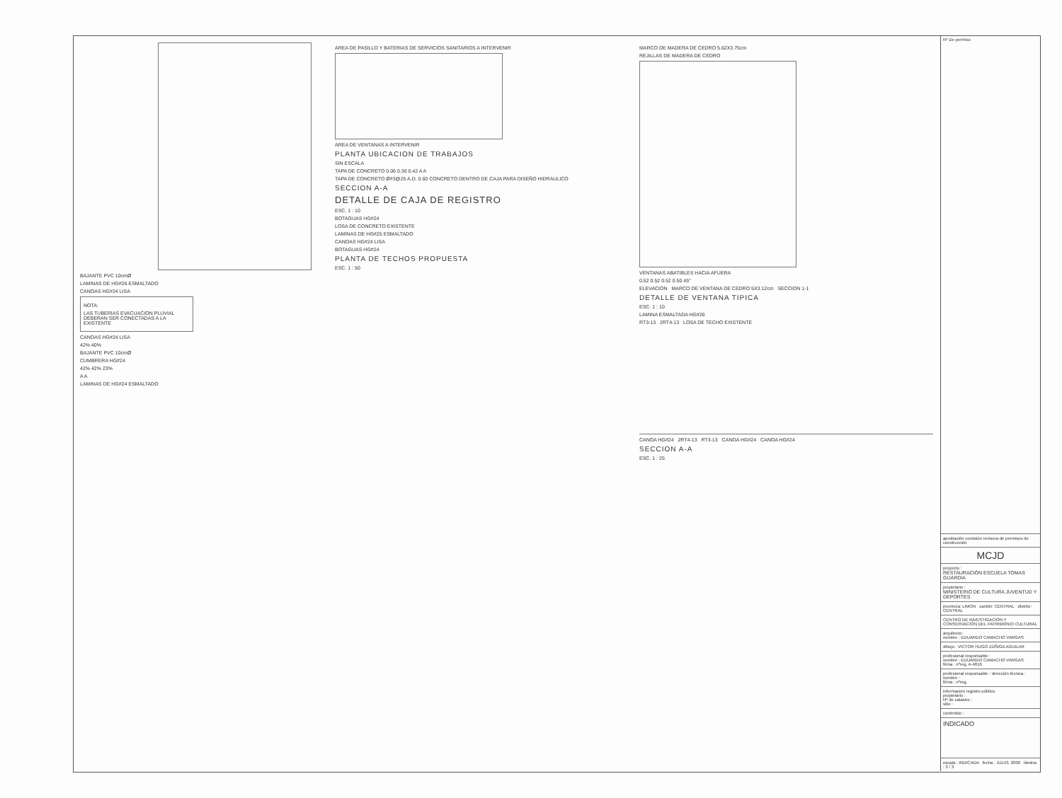BAJANTE PVC 10cmØ
LAMINAS DE HG#26 ESMALTADO
CANOAS HG#24 LISA
NOTA:
LAS TUBERIAS EVACUACION PLUVIAL DEBERAN SER CONECTADAS A LA EXISTENTE
CANOAS HG#24 LISA
42% 40%
BAJANTE PVC 10cmØ
CUMBRERA HG#24
42% 42% 23%
A A
LAMINAS DE HG#24 ESMALTADO
AREA DE PASILLO Y BATERIAS DE SERVICIOS SANITARIOS A INTERVENIR
AREA DE VENTANAS A INTERVENIR
PLANTA UBICACION DE TRABAJOS
SIN ESCALA
TAPA DE CONCRETO 0.06 0.30 0.42 A A
TAPA DE CONCRETO Ø#3@25 A.D. 0.60 CONCRETO DENTRO DE CAJA PARA DISEÑO HIDRAULICO
SECCION A-A
DETALLE DE CAJA DE REGISTRO
ESC. 1 : 10
BOTAGUAS HG#24
LOSA DE CONCRETO EXISTENTE
LAMINAS DE HG#25 ESMALTADO
CANOAS HG#24 LISA
BOTAGUAS HG#24
PLANTA DE TECHOS PROPUESTA
ESC. 1 : 50
MARCO DE MADERA DE CEDRO 5.62X3.75cm
REJILLAS DE MADERA DE CEDRO
VENTANAS ABATIBLES HACIA AFUERA
0.52 0.52 0.52 0.50 45°
ELEVACION MARCO DE VENTANA DE CEDRO 5X3.12cm SECCION 1-1
DETALLE DE VENTANA TIPICA
ESC. 1 : 10
LAMINA ESMALTADA HG#26
RT3-13 2RT4-13 LOSA DE TECHO EXISTENTE
CANOA HG#24 2RT4-13 RT3-13 CANOA HG#24 CANOA HG#24
SECCION A-A
ESC. 1 : 25
Nº De permiso
aprobación comisión revisora de permisos de construcción
MCJD
proyecto :
RESTAURACIÓN ESCUELA TOMAS GUARDIA
propietario :
MINISTERIO DE CULTURA JUVENTUD Y DEPORTES
provincia: LIMON cantón: CENTRAL distrito: CENTRAL
CENTRO DE INVESTIGACIÓN Y CONSERVACIÓN DEL PATRIMONIO CULTURAL
arquitecto:
nombre : EDUARDO CAMACHO VARGAS
dibujo : VICTOR HUGO ZÚÑIGA AGUILAR
profesional responsable :
nombre : EDUARDO CAMACHO VARGAS
firma : nºreg. A-4816
profesional responsable : dirección técnica :
nombre :
firma : nºreg.
información registro público
propietario :
Nº de catastro :
sitio :
contenido :
INDICADO
escala : INDICADA fecha : JULIO, 2000 lámina : 3 / 3